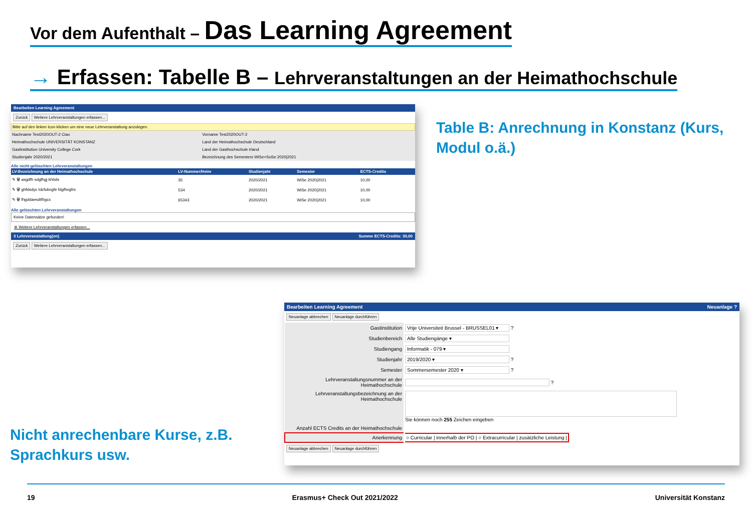Vor dem Aufenthalt – Das Learning Agreement
→ Erfassen: Tabelle B – Lehrveranstaltungen an der Heimathochschule
Bearbeiten Learning Agreement
Zurück Weitere Lehrveranstaltungen erfassen...
Bitte auf den linken Icon klicken um eine neue Lehrveranstaltung anzulegen.
| Nachname Test2020OUT-2 Ciao | Vorname Test2020OUT-2 |
| Heimathochschule UNIVERSITÄT KONSTANZ | Land der Heimathochschule Deutschland |
| Gastinstitution University College Cork | Land der Gasthochschule Irland |
| Studienjahr 2020/2021 | Bezeichnung des Semesters WiSe+SoSe 2020/2021 |
Alle nicht-gelöschten Lehrveranstaltungen
| LV-Bezeichnung an der Heimathochschule | LV-Nummer/Heim | Studienjahr | Semester | ECTS-Credits |
| --- | --- | --- | --- | --- |
| ✎ 🗑 asgdfh sdgfhgj khhds | 35 | 2020/2021 | WiSe 2020/2021 | 10,00 |
| ✎ 🗑 ghfdsdyc tdzfukngfe fdgfhvgfrs | 534 | 2020/2021 | WiSe 2020/2021 | 10,00 |
| ✎ 🗑 fhgddaesdtfhgcx | 65343 | 2020/2021 | WiSe 2020/2021 | 10,00 |
Alle gelöschten Lehrveranstaltungen
Keine Datensätze gefunden!
⊕ Weitere Lehrveranstaltungen erfassen...
3 Lehrveranstaltung(en) Summe ECTS-Credits: 30,00
Zurück Weitere Lehrveranstaltungen erfassen...
Table B: Anrechnung in Konstanz (Kurs,
Modul o.ä.)
Bearbeiten Learning Agreement Neuanlage ?
Neuanlage abbrechen Neuanlage durchführen
| Gastinstitution | Vrije Universiteit Brussel - BRUSSEL01 ▾ ? |
| Studienbereich | Alle Studiengänge ▾ |
| Studiengang | Informatik - 079 ▾ |
| Studienjahr | 2019/2020 ▾ ? |
| Semester | Sommersemester 2020 ▾ ? |
| Lehrveranstaltungsnummer an der Heimathochschule | ? |
| Lehrveranstaltungsbezeichnung an der Heimathochschule | Sie können noch 255 Zeichen eingeben |
| Anzahl ECTS Credits an der Heimathochschule | |
| Anerkennung | ○ Curricular / innerhalb der PO / ○ Extracurricular / zusätzliche Leistung / |
Neuanlage abbrechen Neuanlage durchführen
Nicht anrechenbare Kurse, z.B.
Sprachkurs usw.
19 Erasmus+ Check Out 2021/2022 Universität Konstanz